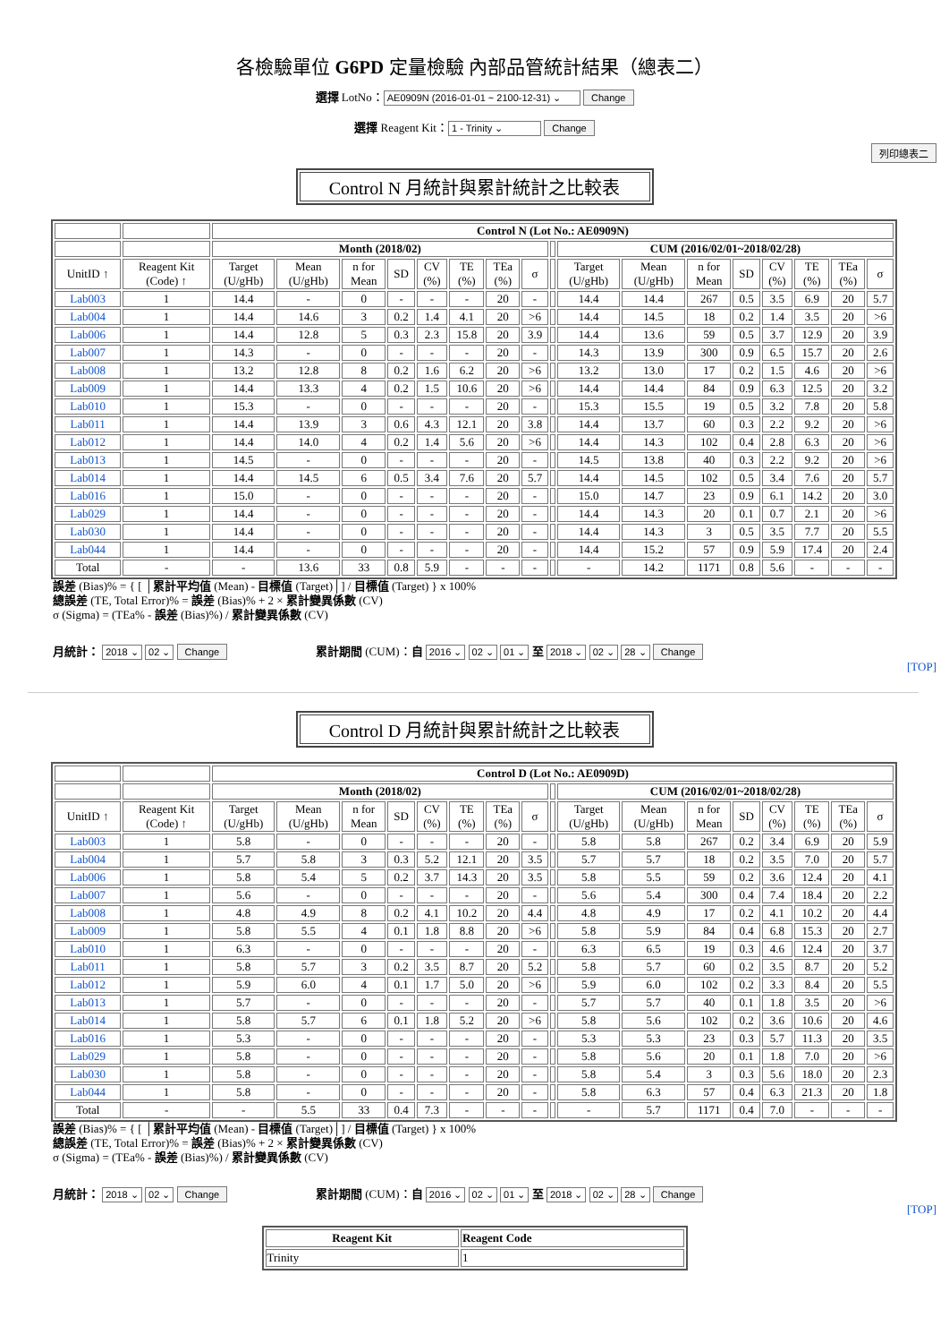各檢驗單位 G6PD 定量檢驗 內部品管統計結果（總表二）
選擇 LotNo： AE0909N (2016-01-01 ~ 2100-12-31) ⌄ Change
選擇 Reagent Kit： 1 - Trinity ⌄ Change
列印總表二
Control N 月統計與累計統計之比較表
| | | Control N (Lot No.: AE0909N) | | | | | | | | | | | | | | | | |
| | | Month (2018/02) | | | | | | | | | CUM (2016/02/01~2018/02/28) | | | | | | | |
| UnitID ↑ | Reagent Kit (Code) ↑ | Target (U/gHb) | Mean (U/gHb) | n for Mean | SD | CV (%) | TE (%) | TEa (%) | σ | | Target (U/gHb) | Mean (U/gHb) | n for Mean | SD | CV (%) | TE (%) | TEa (%) | σ |
| Lab003 | 1 | 14.4 | - | 0 | - | - | - | 20 | - | | 14.4 | 14.4 | 267 | 0.5 | 3.5 | 6.9 | 20 | 5.7 |
| Lab004 | 1 | 14.4 | 14.6 | 3 | 0.2 | 1.4 | 4.1 | 20 | >6 | | 14.4 | 14.5 | 18 | 0.2 | 1.4 | 3.5 | 20 | >6 |
| Lab006 | 1 | 14.4 | 12.8 | 5 | 0.3 | 2.3 | 15.8 | 20 | 3.9 | | 14.4 | 13.6 | 59 | 0.5 | 3.7 | 12.9 | 20 | 3.9 |
| Lab007 | 1 | 14.3 | - | 0 | - | - | - | 20 | - | | 14.3 | 13.9 | 300 | 0.9 | 6.5 | 15.7 | 20 | 2.6 |
| Lab008 | 1 | 13.2 | 12.8 | 8 | 0.2 | 1.6 | 6.2 | 20 | >6 | | 13.2 | 13.0 | 17 | 0.2 | 1.5 | 4.6 | 20 | >6 |
| Lab009 | 1 | 14.4 | 13.3 | 4 | 0.2 | 1.5 | 10.6 | 20 | >6 | | 14.4 | 14.4 | 84 | 0.9 | 6.3 | 12.5 | 20 | 3.2 |
| Lab010 | 1 | 15.3 | - | 0 | - | - | - | 20 | - | | 15.3 | 15.5 | 19 | 0.5 | 3.2 | 7.8 | 20 | 5.8 |
| Lab011 | 1 | 14.4 | 13.9 | 3 | 0.6 | 4.3 | 12.1 | 20 | 3.8 | | 14.4 | 13.7 | 60 | 0.3 | 2.2 | 9.2 | 20 | >6 |
| Lab012 | 1 | 14.4 | 14.0 | 4 | 0.2 | 1.4 | 5.6 | 20 | >6 | | 14.4 | 14.3 | 102 | 0.4 | 2.8 | 6.3 | 20 | >6 |
| Lab013 | 1 | 14.5 | - | 0 | - | - | - | 20 | - | | 14.5 | 13.8 | 40 | 0.3 | 2.2 | 9.2 | 20 | >6 |
| Lab014 | 1 | 14.4 | 14.5 | 6 | 0.5 | 3.4 | 7.6 | 20 | 5.7 | | 14.4 | 14.5 | 102 | 0.5 | 3.4 | 7.6 | 20 | 5.7 |
| Lab016 | 1 | 15.0 | - | 0 | - | - | - | 20 | - | | 15.0 | 14.7 | 23 | 0.9 | 6.1 | 14.2 | 20 | 3.0 |
| Lab029 | 1 | 14.4 | - | 0 | - | - | - | 20 | - | | 14.4 | 14.3 | 20 | 0.1 | 0.7 | 2.1 | 20 | >6 |
| Lab030 | 1 | 14.4 | - | 0 | - | - | - | 20 | - | | 14.4 | 14.3 | 3 | 0.5 | 3.5 | 7.7 | 20 | 5.5 |
| Lab044 | 1 | 14.4 | - | 0 | - | - | - | 20 | - | | 14.4 | 15.2 | 57 | 0.9 | 5.9 | 17.4 | 20 | 2.4 |
| Total | - | - | 13.6 | 33 | 0.8 | 5.9 | - | - | - | | - | 14.2 | 1171 | 0.8 | 5.6 | - | - | - |
誤差 (Bias)% = { [ │累計平均值 (Mean) - 目標值 (Target)│] / 目標值 (Target) } x 100%
總誤差 (TE, Total Error)% = 誤差 (Bias)% + 2 × 累計變異係數 (CV)
σ (Sigma) = (TEa% - 誤差 (Bias)%) / 累計變異係數 (CV)
月統計： 2018 ⌄ 02 ⌄ Change
累計期間 (CUM)：自 2016 ⌄ 02 ⌄ 01 ⌄ 至 2018 ⌄ 02 ⌄ 28 ⌄ Change
[TOP]
Control D 月統計與累計統計之比較表
| | | Control D (Lot No.: AE0909D) | | | | | | | | | | | | | | | | |
| | | Month (2018/02) | | | | | | | | | CUM (2016/02/01~2018/02/28) | | | | | | | |
| UnitID ↑ | Reagent Kit (Code) ↑ | Target (U/gHb) | Mean (U/gHb) | n for Mean | SD | CV (%) | TE (%) | TEa (%) | σ | | Target (U/gHb) | Mean (U/gHb) | n for Mean | SD | CV (%) | TE (%) | TEa (%) | σ |
| Lab003 | 1 | 5.8 | - | 0 | - | - | - | 20 | - | | 5.8 | 5.8 | 267 | 0.2 | 3.4 | 6.9 | 20 | 5.9 |
| Lab004 | 1 | 5.7 | 5.8 | 3 | 0.3 | 5.2 | 12.1 | 20 | 3.5 | | 5.7 | 5.7 | 18 | 0.2 | 3.5 | 7.0 | 20 | 5.7 |
| Lab006 | 1 | 5.8 | 5.4 | 5 | 0.2 | 3.7 | 14.3 | 20 | 3.5 | | 5.8 | 5.5 | 59 | 0.2 | 3.6 | 12.4 | 20 | 4.1 |
| Lab007 | 1 | 5.6 | - | 0 | - | - | - | 20 | - | | 5.6 | 5.4 | 300 | 0.4 | 7.4 | 18.4 | 20 | 2.2 |
| Lab008 | 1 | 4.8 | 4.9 | 8 | 0.2 | 4.1 | 10.2 | 20 | 4.4 | | 4.8 | 4.9 | 17 | 0.2 | 4.1 | 10.2 | 20 | 4.4 |
| Lab009 | 1 | 5.8 | 5.5 | 4 | 0.1 | 1.8 | 8.8 | 20 | >6 | | 5.8 | 5.9 | 84 | 0.4 | 6.8 | 15.3 | 20 | 2.7 |
| Lab010 | 1 | 6.3 | - | 0 | - | - | - | 20 | - | | 6.3 | 6.5 | 19 | 0.3 | 4.6 | 12.4 | 20 | 3.7 |
| Lab011 | 1 | 5.8 | 5.7 | 3 | 0.2 | 3.5 | 8.7 | 20 | 5.2 | | 5.8 | 5.7 | 60 | 0.2 | 3.5 | 8.7 | 20 | 5.2 |
| Lab012 | 1 | 5.9 | 6.0 | 4 | 0.1 | 1.7 | 5.0 | 20 | >6 | | 5.9 | 6.0 | 102 | 0.2 | 3.3 | 8.4 | 20 | 5.5 |
| Lab013 | 1 | 5.7 | - | 0 | - | - | - | 20 | - | | 5.7 | 5.7 | 40 | 0.1 | 1.8 | 3.5 | 20 | >6 |
| Lab014 | 1 | 5.8 | 5.7 | 6 | 0.1 | 1.8 | 5.2 | 20 | >6 | | 5.8 | 5.6 | 102 | 0.2 | 3.6 | 10.6 | 20 | 4.6 |
| Lab016 | 1 | 5.3 | - | 0 | - | - | - | 20 | - | | 5.3 | 5.3 | 23 | 0.3 | 5.7 | 11.3 | 20 | 3.5 |
| Lab029 | 1 | 5.8 | - | 0 | - | - | - | 20 | - | | 5.8 | 5.6 | 20 | 0.1 | 1.8 | 7.0 | 20 | >6 |
| Lab030 | 1 | 5.8 | - | 0 | - | - | - | 20 | - | | 5.8 | 5.4 | 3 | 0.3 | 5.6 | 18.0 | 20 | 2.3 |
| Lab044 | 1 | 5.8 | - | 0 | - | - | - | 20 | - | | 5.8 | 6.3 | 57 | 0.4 | 6.3 | 21.3 | 20 | 1.8 |
| Total | - | - | 5.5 | 33 | 0.4 | 7.3 | - | - | - | | - | 5.7 | 1171 | 0.4 | 7.0 | - | - | - |
誤差 (Bias)% = { [ │累計平均值 (Mean) - 目標值 (Target)│] / 目標值 (Target) } x 100%
總誤差 (TE, Total Error)% = 誤差 (Bias)% + 2 × 累計變異係數 (CV)
σ (Sigma) = (TEa% - 誤差 (Bias)%) / 累計變異係數 (CV)
月統計： 2018 ⌄ 02 ⌄ Change
累計期間 (CUM)：自 2016 ⌄ 02 ⌄ 01 ⌄ 至 2018 ⌄ 02 ⌄ 28 ⌄ Change
[TOP]
| Reagent Kit | Reagent Code |
| --- | --- |
| Trinity | 1 |